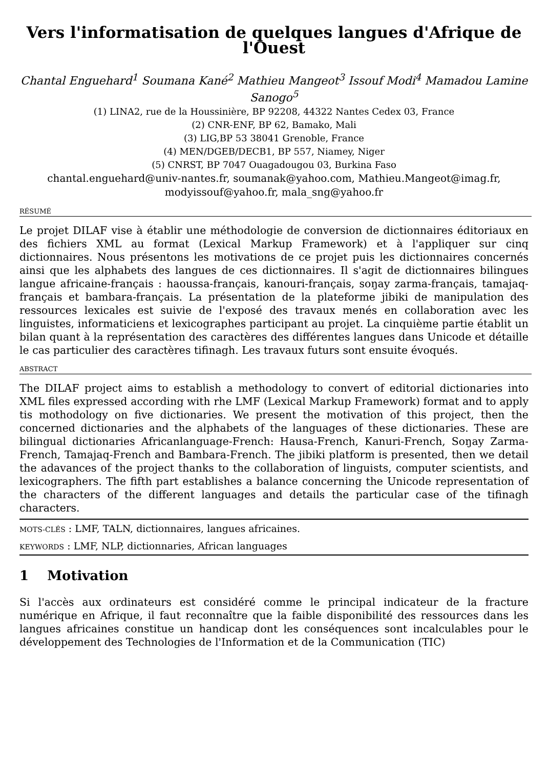Vers l'informatisation de quelques langues d'Afrique de l'Ouest
Chantal Enguehard<sup>1</sup> Soumana Kané<sup>2</sup> Mathieu Mangeot<sup>3</sup> Issouf Modi<sup>4</sup> Mamadou Lamine Sanogo<sup>5</sup>
(1) LINA2, rue de la Houssinière, BP 92208, 44322 Nantes Cedex 03, France
(2) CNR-ENF, BP 62, Bamako, Mali
(3) LIG,BP 53 38041 Grenoble, France
(4) MEN/DGEB/DECB1, BP 557, Niamey, Niger
(5) CNRST, BP 7047 Ouagadougou 03, Burkina Faso
chantal.enguehard@univ-nantes.fr, soumanak@yahoo.com, Mathieu.Mangeot@imag.fr, modyissouf@yahoo.fr, mala_sng@yahoo.fr
RÉSUMÉ
Le projet DILAF vise à établir une méthodologie de conversion de dictionnaires éditoriaux en des fichiers XML au format (Lexical Markup Framework) et à l'appliquer sur cinq dictionnaires. Nous présentons les motivations de ce projet puis les dictionnaires concernés ainsi que les alphabets des langues de ces dictionnaires. Il s'agit de dictionnaires bilingues langue africaine-français : haoussa-français, kanouri-français, soŋay zarma-français, tamajaq-français et bambara-français. La présentation de la plateforme jibiki de manipulation des ressources lexicales est suivie de l'exposé des travaux menés en collaboration avec les linguistes, informaticiens et lexicographes participant au projet. La cinquième partie établit un bilan quant à la représentation des caractères des différentes langues dans Unicode et détaille le cas particulier des caractères tifinagh. Les travaux futurs sont ensuite évoqués.
ABSTRACT
The DILAF project aims to establish a methodology to convert of editorial dictionaries into XML files expressed according with rhe LMF (Lexical Markup Framework) format and to apply tis mothodology on five dictionaries. We present the motivation of this project, then the concerned dictionaries and the alphabets of the languages of these dictionaries. These are bilingual dictionaries Africanlanguage-French: Hausa-French, Kanuri-French, Soŋay Zarma-French, Tamajaq-French and Bambara-French. The jibiki platform is presented, then we detail the adavances of the project thanks to the collaboration of linguists, computer scientists, and lexicographers. The fifth part establishes a balance concerning the Unicode representation of the characters of the different languages and details the particular case of the tifinagh characters.
MOTS-CLÉS : LMF, TALN, dictionnaires, langues africaines.
KEYWORDS : LMF, NLP, dictionnaries, African languages
1 Motivation
Si l'accès aux ordinateurs est considéré comme le principal indicateur de la fracture numérique en Afrique, il faut reconnaître que la faible disponibilité des ressources dans les langues africaines constitue un handicap dont les conséquences sont incalculables pour le développement des Technologies de l'Information et de la Communication (TIC)